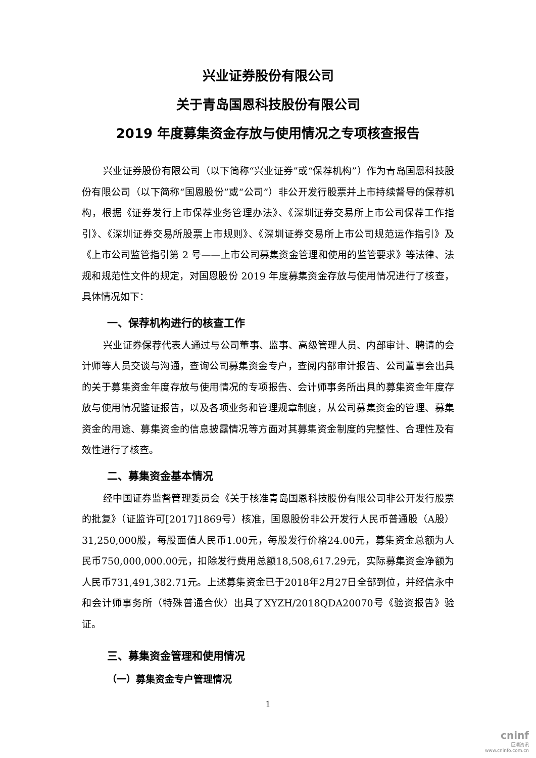兴业证券股份有限公司
关于青岛国恩科技股份有限公司
2019 年度募集资金存放与使用情况之专项核查报告
兴业证券股份有限公司（以下简称“兴业证券”或“保荐机构”）作为青岛国恩科技股份有限公司（以下简称“国恩股份”或“公司”）非公开发行股票并上市持续督导的保荐机构，根据《证券发行上市保荐业务管理办法》、《深圳证券交易所上市公司保荐工作指引》、《深圳证券交易所股票上市规则》、《深圳证券交易所上市公司规范运作指引》及《上市公司监管指引第 2 号——上市公司募集资金管理和使用的监管要求》等法律、法规和规范性文件的规定，对国恩股份 2019 年度募集资金存放与使用情况进行了核查，具体情况如下：
一、保荐机构进行的核查工作
兴业证券保荐代表人通过与公司董事、监事、高级管理人员、内部审计、聘请的会计师等人员交谈与沟通，查询公司募集资金专户，查阅内部审计报告、公司董事会出具的关于募集资金年度存放与使用情况的专项报告、会计师事务所出具的募集资金年度存放与使用情况鉴证报告，以及各项业务和管理规章制度，从公司募集资金的管理、募集资金的用途、募集资金的信息披露情况等方面对其募集资金制度的完整性、合理性及有效性进行了核查。
二、募集资金基本情况
经中国证券监督管理委员会《关于核准青岛国恩科技股份有限公司非公开发行股票的批复》（证监许可[2017]1869号）核准，国恩股份非公开发行人民币普通股（A股）31,250,000股，每股面值人民币1.00元，每股发行价格24.00元，募集资金总额为人民币750,000,000.00元，扣除发行费用总额18,508,617.29元，实际募集资金净额为人民币731,491,382.71元。上述募集资金已于2018年2月27日全部到位，并经信永中和会计师事务所（特殊普通合伙）出具了XYZH/2018QDA20070号《验资报告》验证。
三、募集资金管理和使用情况
（一）募集资金专户管理情况
1
cninf
巨潮资讯
www.cninfo.com.cn